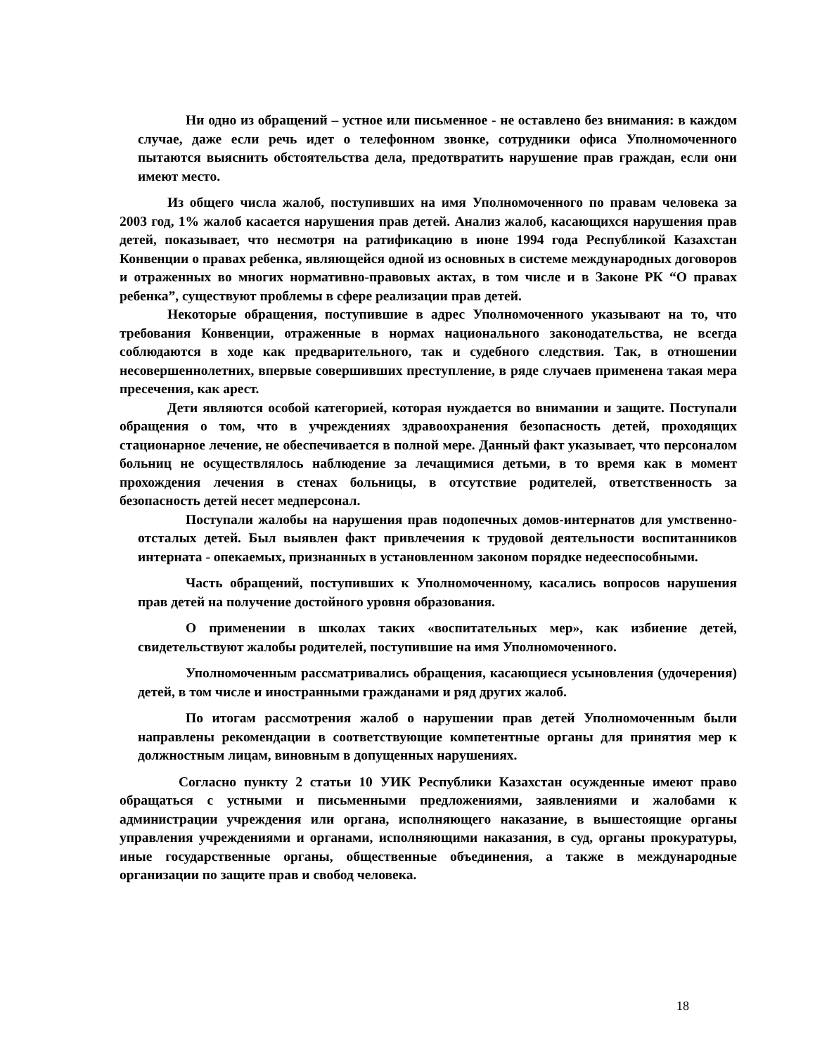Ни одно из обращений – устное или письменное - не оставлено без внимания: в каждом случае, даже если речь идет о телефонном звонке, сотрудники офиса Уполномоченного пытаются выяснить обстоятельства дела, предотвратить нарушение прав граждан, если они имеют место.
Из общего числа жалоб, поступивших на имя Уполномоченного по правам человека за 2003 год, 1% жалоб касается нарушения прав детей. Анализ жалоб, касающихся нарушения прав детей, показывает, что несмотря на ратификацию в июне 1994 года Республикой Казахстан Конвенции о правах ребенка, являющейся одной из основных в системе международных договоров и отраженных во многих нормативно-правовых актах, в том числе и в Законе РК “О правах ребенка”, существуют проблемы в сфере реализации прав детей.
Некоторые обращения, поступившие в адрес Уполномоченного указывают на то, что требования Конвенции, отраженные в нормах национального законодательства, не всегда соблюдаются в ходе как предварительного, так и судебного следствия. Так, в отношении несовершеннолетних, впервые совершивших преступление, в ряде случаев применена такая мера пресечения, как арест.
Дети являются особой категорией, которая нуждается во внимании и защите. Поступали обращения о том, что в учреждениях здравоохранения безопасность детей, проходящих стационарное лечение, не обеспечивается в полной мере. Данный факт указывает, что персоналом больниц не осуществлялось наблюдение за лечащимися детьми, в то время как в момент прохождения лечения в стенах больницы, в отсутствие родителей, ответственность за безопасность детей несет медперсонал.
Поступали жалобы на нарушения прав подопечных домов-интернатов для умственно-отсталых детей. Был выявлен факт привлечения к трудовой деятельности воспитанников интерната - опекаемых, признанных в установленном законом порядке недееспособными.
Часть обращений, поступивших к Уполномоченному, касались вопросов нарушения прав детей на получение достойного уровня образования.
О применении в школах таких «воспитательных мер», как избиение детей, свидетельствуют жалобы родителей, поступившие на имя Уполномоченного.
Уполномоченным рассматривались обращения, касающиеся усыновления (удочерения) детей, в том числе и иностранными гражданами и ряд других жалоб.
По итогам рассмотрения жалоб о нарушении прав детей Уполномоченным были направлены рекомендации в соответствующие компетентные органы для принятия мер к должностным лицам, виновным в допущенных нарушениях.
Согласно пункту 2 статьи 10 УИК Республики Казахстан осужденные имеют право обращаться с устными и письменными предложениями, заявлениями и жалобами к администрации учреждения или органа, исполняющего наказание, в вышестоящие органы управления учреждениями и органами, исполняющими наказания, в суд, органы прокуратуры, иные государственные органы, общественные объединения, а также в международные организации по защите прав и свобод человека.
18